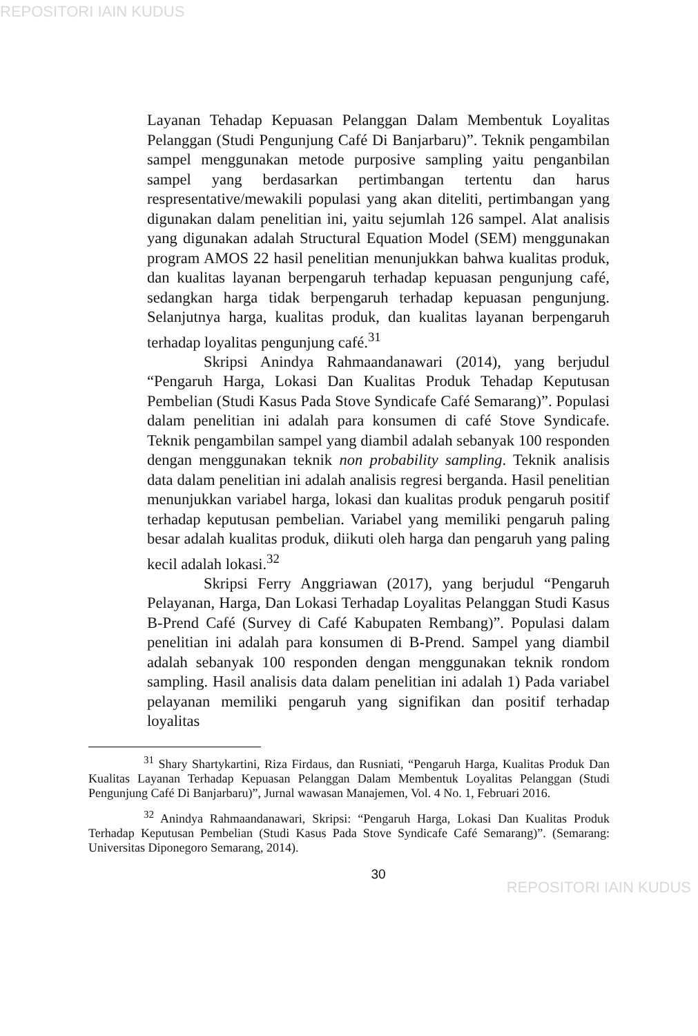REPOSITORI IAIN KUDUS
Layanan Tehadap Kepuasan Pelanggan Dalam Membentuk Loyalitas Pelanggan (Studi Pengunjung Café Di Banjarbaru)”. Teknik pengambilan sampel menggunakan metode purposive sampling yaitu penganbilan sampel yang berdasarkan pertimbangan tertentu dan harus respresentative/mewakili populasi yang akan diteliti, pertimbangan yang digunakan dalam penelitian ini, yaitu sejumlah 126 sampel. Alat analisis yang digunakan adalah Structural Equation Model (SEM) menggunakan program AMOS 22 hasil penelitian menunjukkan bahwa kualitas produk, dan kualitas layanan berpengaruh terhadap kepuasan pengunjung café, sedangkan harga tidak berpengaruh terhadap kepuasan pengunjung. Selanjutnya harga, kualitas produk, dan kualitas layanan berpengaruh terhadap loyalitas pengunjung café.<sup>31</sup>
Skripsi Anindya Rahmaandanawari (2014), yang berjudul “Pengaruh Harga, Lokasi Dan Kualitas Produk Tehadap Keputusan Pembelian (Studi Kasus Pada Stove Syndicafe Café Semarang)”. Populasi dalam penelitian ini adalah para konsumen di café Stove Syndicafe. Teknik pengambilan sampel yang diambil adalah sebanyak 100 responden dengan menggunakan teknik non probability sampling. Teknik analisis data dalam penelitian ini adalah analisis regresi berganda. Hasil penelitian menunjukkan variabel harga, lokasi dan kualitas produk pengaruh positif terhadap keputusan pembelian. Variabel yang memiliki pengaruh paling besar adalah kualitas produk, diikuti oleh harga dan pengaruh yang paling kecil adalah lokasi.<sup>32</sup>
Skripsi Ferry Anggriawan (2017), yang berjudul “Pengaruh Pelayanan, Harga, Dan Lokasi Terhadap Loyalitas Pelanggan Studi Kasus B-Prend Café (Survey di Café Kabupaten Rembang)”. Populasi dalam penelitian ini adalah para konsumen di B-Prend. Sampel yang diambil adalah sebanyak 100 responden dengan menggunakan teknik rondom sampling. Hasil analisis data dalam penelitian ini adalah 1) Pada variabel pelayanan memiliki pengaruh yang signifikan dan positif terhadap loyalitas
<sup>31</sup> Shary Shartykartini, Riza Firdaus, dan Rusniati, “Pengaruh Harga, Kualitas Produk Dan Kualitas Layanan Terhadap Kepuasan Pelanggan Dalam Membentuk Loyalitas Pelanggan (Studi Pengunjung Café Di Banjarbaru)”, Jurnal wawasan Manajemen, Vol. 4 No. 1, Februari 2016.
<sup>32</sup> Anindya Rahmaandanawari, Skripsi: “Pengaruh Harga, Lokasi Dan Kualitas Produk Terhadap Keputusan Pembelian (Studi Kasus Pada Stove Syndicafe Café Semarang)”. (Semarang: Universitas Diponegoro Semarang, 2014).
30
REPOSITORI IAIN KUDUS